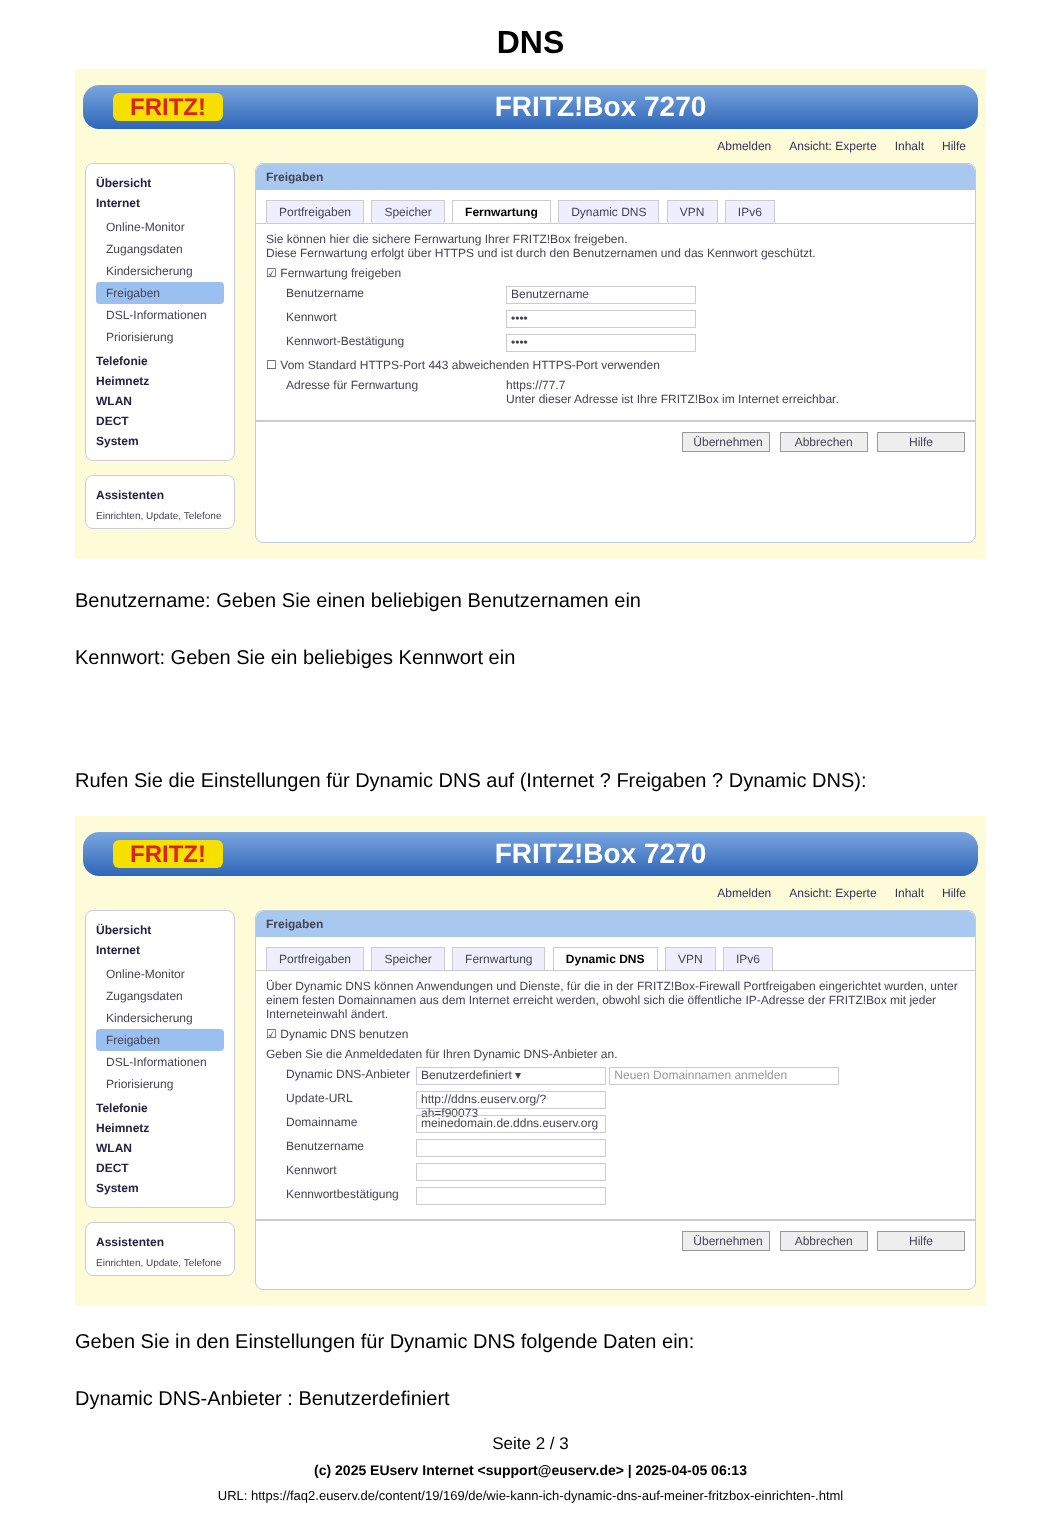DNS
FRITZ!
FRITZ!Box 7270
Abmelden Ansicht: Experte Inhalt Hilfe
Übersicht
Internet
Online-Monitor
Zugangsdaten
Kindersicherung
Freigaben
DSL-Informationen
Priorisierung
Telefonie
Heimnetz
WLAN
DECT
System
Assistenten
Einrichten, Update, Telefone
Freigaben
Portfreigaben Speicher Fernwartung Dynamic DNS VPN IPv6
Sie können hier die sichere Fernwartung Ihrer FRITZ!Box freigeben.
Diese Fernwartung erfolgt über HTTPS und ist durch den Benutzernamen und das Kennwort geschützt.
☑ Fernwartung freigeben
Benutzername Benutzername
Kennwort ••••
Kennwort-Bestätigung ••••
☐ Vom Standard HTTPS-Port 443 abweichenden HTTPS-Port verwenden
Adresse für Fernwartung https://77.7
Unter dieser Adresse ist Ihre FRITZ!Box im Internet erreichbar.
Übernehmen Abbrechen Hilfe
Benutzername: Geben Sie einen beliebigen Benutzernamen ein
Kennwort: Geben Sie ein beliebiges Kennwort ein
Rufen Sie die Einstellungen für Dynamic DNS auf (Internet ? Freigaben ? Dynamic DNS):
FRITZ!
FRITZ!Box 7270
Abmelden Ansicht: Experte Inhalt Hilfe
Übersicht
Internet
Online-Monitor
Zugangsdaten
Kindersicherung
Freigaben
DSL-Informationen
Priorisierung
Telefonie
Heimnetz
WLAN
DECT
System
Assistenten
Einrichten, Update, Telefone
Freigaben
Portfreigaben Speicher Fernwartung Dynamic DNS VPN IPv6
Über Dynamic DNS können Anwendungen und Dienste, für die in der FRITZ!Box-Firewall Portfreigaben eingerichtet wurden, unter einem festen Domainnamen aus dem Internet erreicht werden, obwohl sich die öffentliche IP-Adresse der FRITZ!Box mit jeder Interneteinwahl ändert.
☑ Dynamic DNS benutzen
Geben Sie die Anmeldedaten für Ihren Dynamic DNS-Anbieter an.
Dynamic DNS-Anbieter Benutzerdefiniert ▾ Neuen Domainnamen anmelden
Update-URL http://ddns.euserv.org/?ah=f90073
Domainname meinedomain.de.ddns.euserv.org
Benutzername
Kennwort
Kennwortbestätigung
Übernehmen Abbrechen Hilfe
Geben Sie in den Einstellungen für Dynamic DNS folgende Daten ein:
Dynamic DNS-Anbieter : Benutzerdefiniert
Seite 2 / 3
(c) 2025 EUserv Internet <support@euserv.de> | 2025-04-05 06:13
URL: https://faq2.euserv.de/content/19/169/de/wie-kann-ich-dynamic-dns-auf-meiner-fritzbox-einrichten-.html